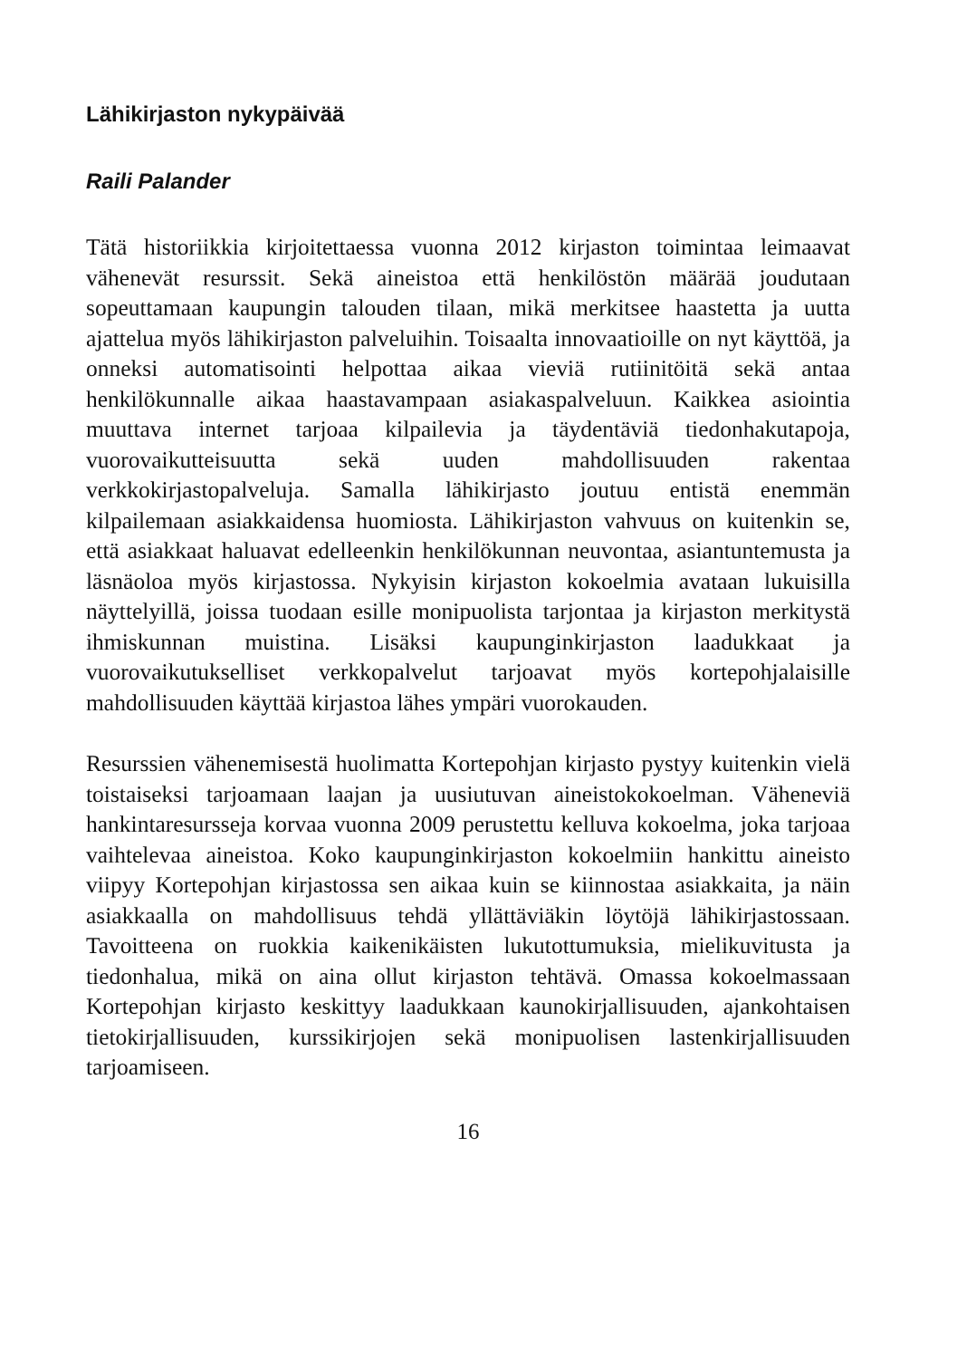Lähikirjaston nykypäivää
Raili Palander
Tätä historiikkia kirjoitettaessa vuonna 2012 kirjaston toimintaa leimaavat vähenevät resurssit. Sekä aineistoa että henkilöstön määrää joudutaan sopeuttamaan kaupungin talouden tilaan, mikä merkitsee haastetta ja uutta ajattelua myös lähikirjaston palveluihin. Toisaalta innovaatioille on nyt käyttöä, ja onneksi automatisointi helpottaa aikaa vieviä rutiinitöitä sekä antaa henkilökunnalle aikaa haastavampaan asiakaspalveluun. Kaikkea asiointia muuttava internet tarjoaa kilpailevia ja täydentäviä tiedonhakutapoja, vuorovaikutteisuutta sekä uuden mahdollisuuden rakentaa verkkokirjastopalveluja. Samalla lähikirjasto joutuu entistä enemmän kilpailemaan asiakkaidensa huomiosta. Lähikirjaston vahvuus on kuitenkin se, että asiakkaat haluavat edelleenkin henkilökunnan neuvontaa, asiantuntemusta ja läsnäoloa myös kirjastossa. Nykyisin kirjaston kokoelmia avataan lukuisilla näyttelyillä, joissa tuodaan esille monipuolista tarjontaa ja kirjaston merkitystä ihmiskunnan muistina. Lisäksi kaupunginkirjaston laadukkaat ja vuorovaikutukselliset verkkopalvelut tarjoavat myös kortepohjalaisille mahdollisuuden käyttää kirjastoa lähes ympäri vuorokauden.
Resurssien vähenemisestä huolimatta Kortepohjan kirjasto pystyy kuitenkin vielä toistaiseksi tarjoamaan laajan ja uusiutuvan aineistokokoelman. Väheneviä hankintaresursseja korvaa vuonna 2009 perustettu kelluva kokoelma, joka tarjoaa vaihtelevaa aineistoa. Koko kaupunginkirjaston kokoelmiin hankittu aineisto viipyy Kortepohjan kirjastossa sen aikaa kuin se kiinnostaa asiakkaita, ja näin asiakkaalla on mahdollisuus tehdä yllättäviäkin löytöjä lähikirjastossaan. Tavoitteena on ruokkia kaikenikäisten lukutottumuksia, mielikuvitusta ja tiedonhalua, mikä on aina ollut kirjaston tehtävä. Omassa kokoelmassaan Kortepohjan kirjasto keskittyy laadukkaan kaunokirjallisuuden, ajankohtaisen tietokirjallisuuden, kurssikirjojen sekä monipuolisen lastenkirjallisuuden tarjoamiseen.
16